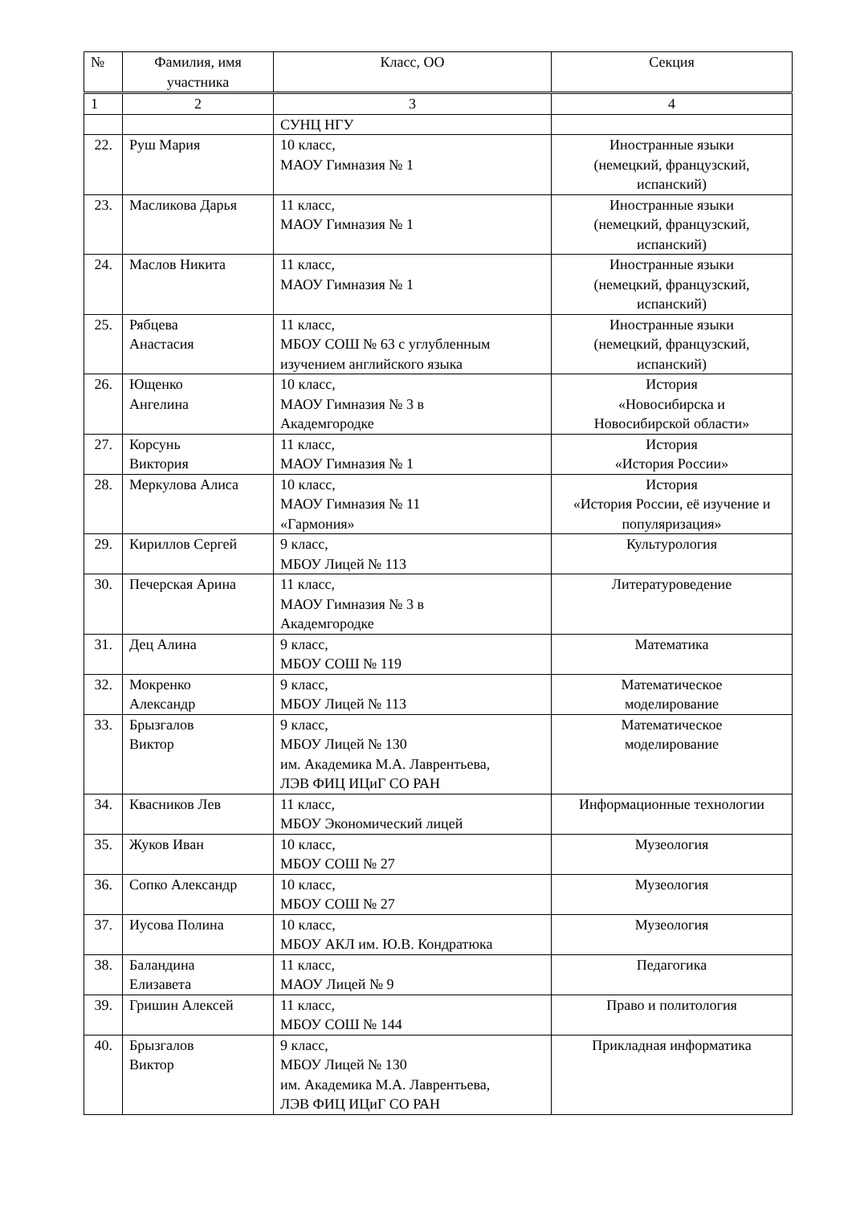| № | Фамилия, имя участника | Класс, ОО | Секция |
| --- | --- | --- | --- |
| 1 | 2 | 3 | 4 |
| | | СУНЦ НГУ | |
| 22. | Руш Мария | 10 класс, МАОУ Гимназия № 1 | Иностранные языки (немецкий, французский, испанский) |
| 23. | Масликова Дарья | 11 класс, МАОУ Гимназия № 1 | Иностранные языки (немецкий, французский, испанский) |
| 24. | Маслов Никита | 11 класс, МАОУ Гимназия № 1 | Иностранные языки (немецкий, французский, испанский) |
| 25. | Рябцева Анастасия | 11 класс, МБОУ СОШ № 63 с углубленным изучением английского языка | Иностранные языки (немецкий, французский, испанский) |
| 26. | Ющенко Ангелина | 10 класс, МАОУ Гимназия № 3 в Академгородке | История «Новосибирска и Новосибирской области» |
| 27. | Корсунь Виктория | 11 класс, МАОУ Гимназия № 1 | История «История России» |
| 28. | Меркулова Алиса | 10 класс, МАОУ Гимназия № 11 «Гармония» | История «История России, её изучение и популяризация» |
| 29. | Кириллов Сергей | 9 класс, МБОУ Лицей № 113 | Культурология |
| 30. | Печерская Арина | 11 класс, МАОУ Гимназия № 3 в Академгородке | Литературоведение |
| 31. | Дец Алина | 9 класс, МБОУ СОШ № 119 | Математика |
| 32. | Мокренко Александр | 9 класс, МБОУ Лицей № 113 | Математическое моделирование |
| 33. | Брызгалов Виктор | 9 класс, МБОУ Лицей № 130 им. Академика М.А. Лаврентьева, ЛЭВ ФИЦ ИЦиГ СО РАН | Математическое моделирование |
| 34. | Квасников Лев | 11 класс, МБОУ Экономический лицей | Информационные технологии |
| 35. | Жуков Иван | 10 класс, МБОУ СОШ № 27 | Музеология |
| 36. | Сопко Александр | 10 класс, МБОУ СОШ № 27 | Музеология |
| 37. | Иусова Полина | 10 класс, МБОУ АКЛ им. Ю.В. Кондратюка | Музеология |
| 38. | Баландина Елизавета | 11 класс, МАОУ Лицей № 9 | Педагогика |
| 39. | Гришин Алексей | 11 класс, МБОУ СОШ № 144 | Право и политология |
| 40. | Брызгалов Виктор | 9 класс, МБОУ Лицей № 130 им. Академика М.А. Лаврентьева, ЛЭВ ФИЦ ИЦиГ СО РАН | Прикладная информатика |